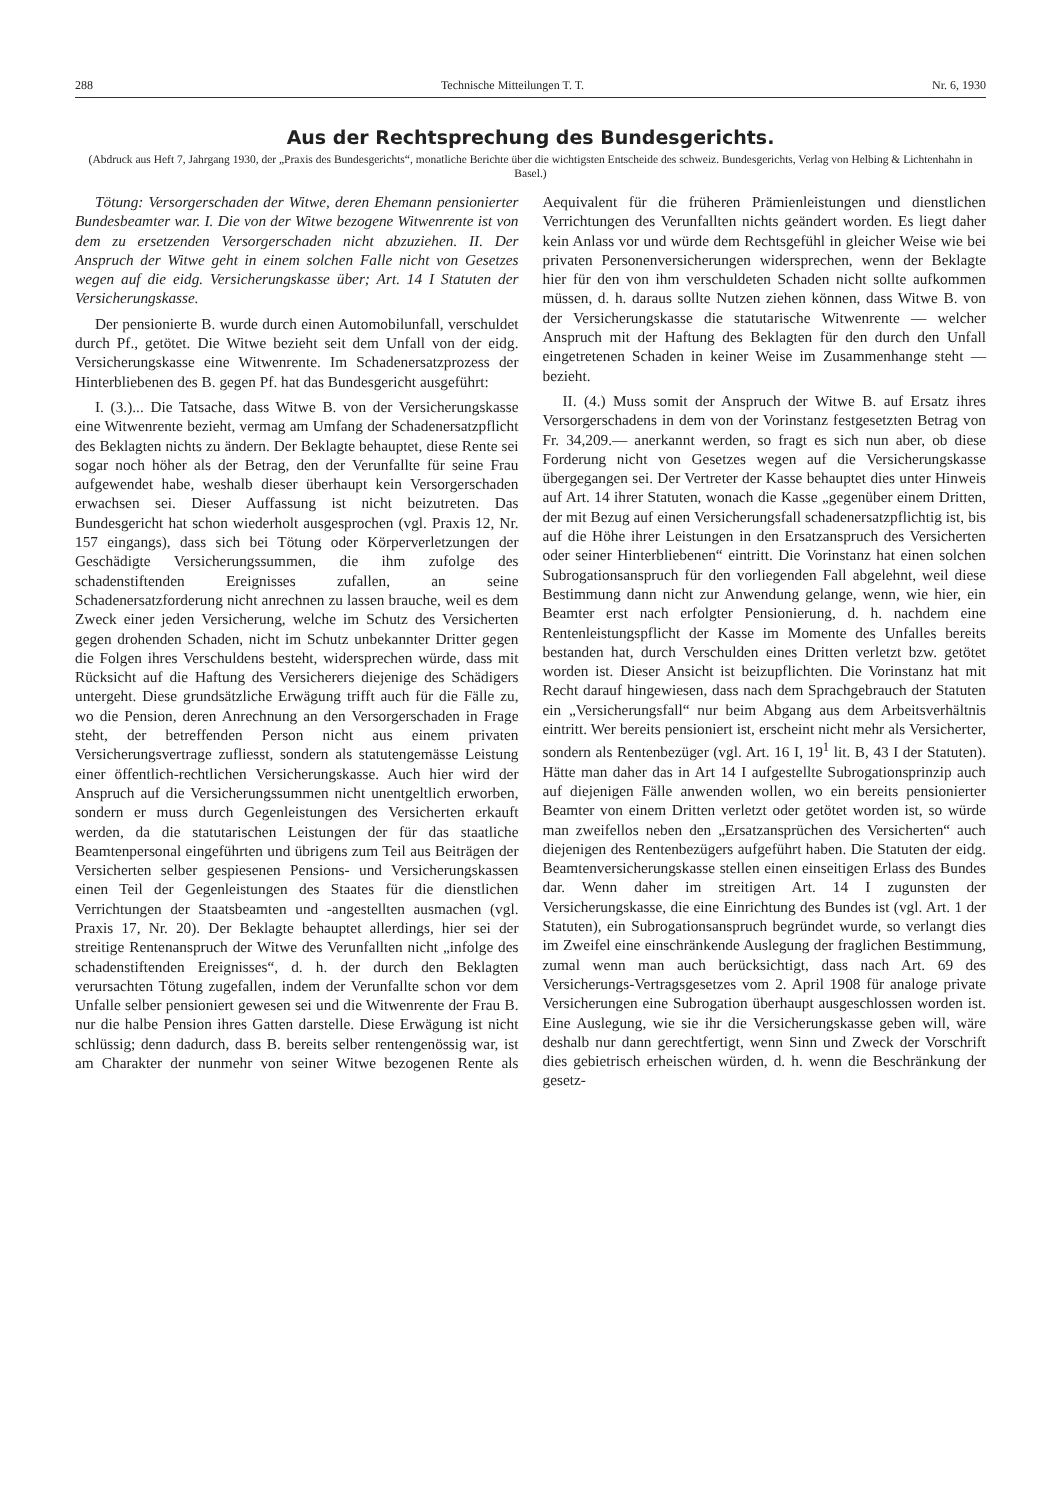288 Technische Mitteilungen T. T. Nr. 6, 1930
Aus der Rechtsprechung des Bundesgerichts.
(Abdruck aus Heft 7, Jahrgang 1930, der „Praxis des Bundesgerichts“, monatliche Berichte über die wichtigsten Entscheide des schweiz. Bundesgerichts, Verlag von Helbing & Lichtenhahn in Basel.)
Tötung: Versorgerschaden der Witwe, deren Ehemann pensionierter Bundesbeamter war. I. Die von der Witwe bezogene Witwenrente ist von dem zu ersetzenden Versorgerschaden nicht abzuziehen. II. Der Anspruch der Witwe geht in einem solchen Falle nicht von Gesetzes wegen auf die eidg. Versicherungskasse über; Art. 14 I Statuten der Versicherungskasse.
Der pensionierte B. wurde durch einen Automobilunfall, verschuldet durch Pf., getötet. Die Witwe bezieht seit dem Unfall von der eidg. Versicherungskasse eine Witwenrente. Im Schadenersatzprozess der Hinterbliebenen des B. gegen Pf. hat das Bundesgericht ausgeführt:
I. (3.)... Die Tatsache, dass Witwe B. von der Versicherungskasse eine Witwenrente bezieht, vermag am Umfang der Schadenersatzpflicht des Beklagten nichts zu ändern. Der Beklagte behauptet, diese Rente sei sogar noch höher als der Betrag, den der Verunfallte für seine Frau aufgewendet habe, weshalb dieser überhaupt kein Versorgerschaden erwachsen sei. Dieser Auffassung ist nicht beizutreten. Das Bundesgericht hat schon wiederholt ausgesprochen (vgl. Praxis 12, Nr. 157 eingangs), dass sich bei Tötung oder Körperverletzungen der Geschädigte Versicherungssummen, die ihm zufolge des schadenstiftenden Ereignisses zufallen, an seine Schadenersatzforderung nicht anrechnen zu lassen brauche, weil es dem Zweck einer jeden Versicherung, welche im Schutz des Versicherten gegen drohenden Schaden, nicht im Schutz unbekannter Dritter gegen die Folgen ihres Verschuldens besteht, widersprechen würde, dass mit Rücksicht auf die Haftung des Versicherers diejenige des Schädigers untergeht. Diese grundsätzliche Erwägung trifft auch für die Fälle zu, wo die Pension, deren Anrechnung an den Versorgerschaden in Frage steht, der betreffenden Person nicht aus einem privaten Versicherungsvertrage zufliesst, sondern als statutengemässe Leistung einer öffentlich-rechtlichen Versicherungskasse. Auch hier wird der Anspruch auf die Versicherungssummen nicht unentgeltlich erworben, sondern er muss durch Gegenleistungen des Versicherten erkauft werden, da die statutarischen Leistungen der für das staatliche Beamtenpersonal eingeführten und übrigens zum Teil aus Beiträgen der Versicherten selber gespiesenen Pensions- und Versicherungskassen einen Teil der Gegenleistungen des Staates für die dienstlichen Verrichtungen der Staatsbeamten und -angestellten ausmachen (vgl. Praxis 17, Nr. 20). Der Beklagte behauptet allerdings, hier sei der streitige Rentenanspruch der Witwe des Verunfallten nicht „infolge des schadenstiftenden Ereignisses“, d. h. der durch den Beklagten verursachten Tötung zugefallen, indem der Verunfallte schon vor dem Unfalle selber pensioniert gewesen sei und die Witwenrente der Frau B. nur die halbe Pension ihres Gatten darstelle. Diese Erwägung ist nicht schlüssig; denn dadurch, dass B. bereits selber rentengenössig war, ist am Charakter der nunmehr von seiner Witwe bezogenen Rente als Aequivalent für die früheren Prämienleistungen und dienstlichen Verrichtungen des Verunfallten nichts geändert worden. Es liegt daher kein Anlass vor und würde dem Rechtsgefühl in gleicher Weise wie bei privaten Personenversicherungen widersprechen, wenn der Beklagte hier für den von ihm verschuldeten Schaden nicht sollte aufkommen müssen, d. h. daraus sollte Nutzen ziehen können, dass Witwe B. von der Versicherungskasse die statutarische Witwenrente — welcher Anspruch mit der Haftung des Beklagten für den durch den Unfall eingetretenen Schaden in keiner Weise im Zusammenhange steht — bezieht.
II. (4.) Muss somit der Anspruch der Witwe B. auf Ersatz ihres Versorgerschadens in dem von der Vorinstanz festgesetzten Betrag von Fr. 34,209.— anerkannt werden, so fragt es sich nun aber, ob diese Forderung nicht von Gesetzes wegen auf die Versicherungskasse übergegangen sei. Der Vertreter der Kasse behauptet dies unter Hinweis auf Art. 14 ihrer Statuten, wonach die Kasse „gegenüber einem Dritten, der mit Bezug auf einen Versicherungsfall schadenersatzpflichtig ist, bis auf die Höhe ihrer Leistungen in den Ersatzanspruch des Versicherten oder seiner Hinterbliebenen“ eintritt. Die Vorinstanz hat einen solchen Subrogationsanspruch für den vorliegenden Fall abgelehnt, weil diese Bestimmung dann nicht zur Anwendung gelange, wenn, wie hier, ein Beamter erst nach erfolgter Pensionierung, d. h. nachdem eine Rentenleistungspflicht der Kasse im Momente des Unfalles bereits bestanden hat, durch Verschulden eines Dritten verletzt bzw. getötet worden ist. Dieser Ansicht ist beizupflichten. Die Vorinstanz hat mit Recht darauf hingewiesen, dass nach dem Sprachgebrauch der Statuten ein „Versicherungsfall“ nur beim Abgang aus dem Arbeitsverhältnis eintritt. Wer bereits pensioniert ist, erscheint nicht mehr als Versicherter, sondern als Rentenbezüger (vgl. Art. 16 I, 19<sup>1</sup> lit. B, 43 I der Statuten). Hätte man daher das in Art 14 I aufgestellte Subrogationsprinzip auch auf diejenigen Fälle anwenden wollen, wo ein bereits pensionierter Beamter von einem Dritten verletzt oder getötet worden ist, so würde man zweifellos neben den „Ersatzansprüchen des Versicherten“ auch diejenigen des Rentenbezügers aufgeführt haben. Die Statuten der eidg. Beamtenversicherungskasse stellen einen einseitigen Erlass des Bundes dar. Wenn daher im streitigen Art. 14 I zugunsten der Versicherungskasse, die eine Einrichtung des Bundes ist (vgl. Art. 1 der Statuten), ein Subrogationsanspruch begründet wurde, so verlangt dies im Zweifel eine einschränkende Auslegung der fraglichen Bestimmung, zumal wenn man auch berücksichtigt, dass nach Art. 69 des Versicherungs-Vertragsgesetzes vom 2. April 1908 für analoge private Versicherungen eine Subrogation überhaupt ausgeschlossen worden ist. Eine Auslegung, wie sie ihr die Versicherungskasse geben will, wäre deshalb nur dann gerechtfertigt, wenn Sinn und Zweck der Vorschrift dies gebietrisch erheischen würden, d. h. wenn die Beschränkung der gesetz-